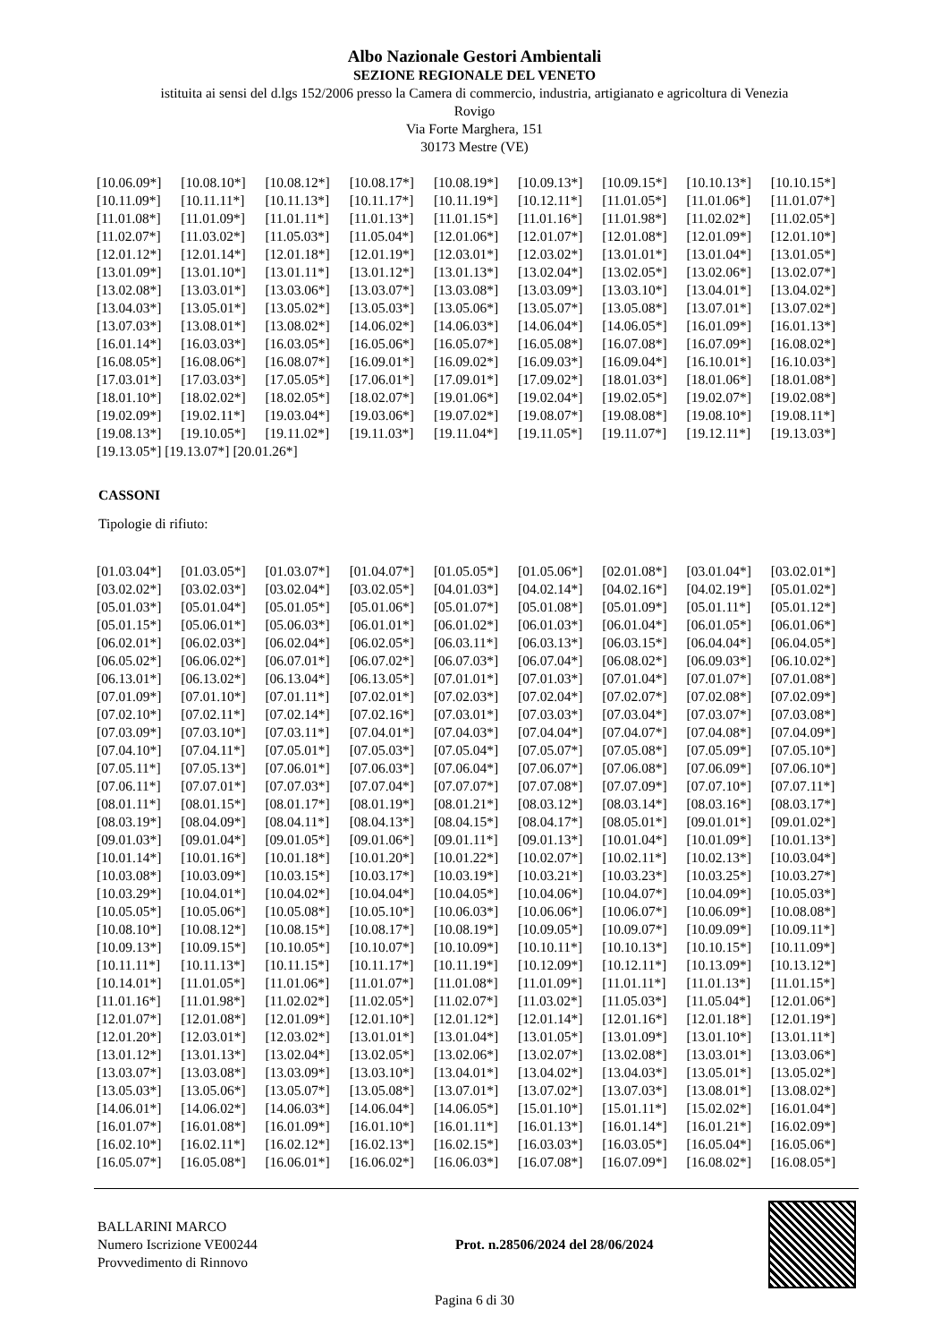Albo Nazionale Gestori Ambientali
SEZIONE REGIONALE DEL VENETO
istituita ai sensi del d.lgs 152/2006 presso la Camera di commercio, industria, artigianato e agricoltura di Venezia
Rovigo
Via Forte Marghera, 151
30173 Mestre (VE)
| [10.06.09*] | [10.08.10*] | [10.08.12*] | [10.08.17*] | [10.08.19*] | [10.09.13*] | [10.09.15*] | [10.10.13*] | [10.10.15*] |
| [10.11.09*] | [10.11.11*] | [10.11.13*] | [10.11.17*] | [10.11.19*] | [10.12.11*] | [11.01.05*] | [11.01.06*] | [11.01.07*] |
| [11.01.08*] | [11.01.09*] | [11.01.11*] | [11.01.13*] | [11.01.15*] | [11.01.16*] | [11.01.98*] | [11.02.02*] | [11.02.05*] |
| [11.02.07*] | [11.03.02*] | [11.05.03*] | [11.05.04*] | [12.01.06*] | [12.01.07*] | [12.01.08*] | [12.01.09*] | [12.01.10*] |
| [12.01.12*] | [12.01.14*] | [12.01.18*] | [12.01.19*] | [12.03.01*] | [12.03.02*] | [13.01.01*] | [13.01.04*] | [13.01.05*] |
| [13.01.09*] | [13.01.10*] | [13.01.11*] | [13.01.12*] | [13.01.13*] | [13.02.04*] | [13.02.05*] | [13.02.06*] | [13.02.07*] |
| [13.02.08*] | [13.03.01*] | [13.03.06*] | [13.03.07*] | [13.03.08*] | [13.03.09*] | [13.03.10*] | [13.04.01*] | [13.04.02*] |
| [13.04.03*] | [13.05.01*] | [13.05.02*] | [13.05.03*] | [13.05.06*] | [13.05.07*] | [13.05.08*] | [13.07.01*] | [13.07.02*] |
| [13.07.03*] | [13.08.01*] | [13.08.02*] | [14.06.02*] | [14.06.03*] | [14.06.04*] | [14.06.05*] | [16.01.09*] | [16.01.13*] |
| [16.01.14*] | [16.03.03*] | [16.03.05*] | [16.05.06*] | [16.05.07*] | [16.05.08*] | [16.07.08*] | [16.07.09*] | [16.08.02*] |
| [16.08.05*] | [16.08.06*] | [16.08.07*] | [16.09.01*] | [16.09.02*] | [16.09.03*] | [16.09.04*] | [16.10.01*] | [16.10.03*] |
| [17.03.01*] | [17.03.03*] | [17.05.05*] | [17.06.01*] | [17.09.01*] | [17.09.02*] | [18.01.03*] | [18.01.06*] | [18.01.08*] |
| [18.01.10*] | [18.02.02*] | [18.02.05*] | [18.02.07*] | [19.01.06*] | [19.02.04*] | [19.02.05*] | [19.02.07*] | [19.02.08*] |
| [19.02.09*] | [19.02.11*] | [19.03.04*] | [19.03.06*] | [19.07.02*] | [19.08.07*] | [19.08.08*] | [19.08.10*] | [19.08.11*] |
| [19.08.13*] | [19.10.05*] | [19.11.02*] | [19.11.03*] | [19.11.04*] | [19.11.05*] | [19.11.07*] | [19.12.11*] | [19.13.03*] |
[19.13.05*] [19.13.07*] [20.01.26*]
CASSONI
Tipologie di rifiuto:
| [01.03.04*] | [01.03.05*] | [01.03.07*] | [01.04.07*] | [01.05.05*] | [01.05.06*] | [02.01.08*] | [03.01.04*] | [03.02.01*] |
| [03.02.02*] | [03.02.03*] | [03.02.04*] | [03.02.05*] | [04.01.03*] | [04.02.14*] | [04.02.16*] | [04.02.19*] | [05.01.02*] |
| [05.01.03*] | [05.01.04*] | [05.01.05*] | [05.01.06*] | [05.01.07*] | [05.01.08*] | [05.01.09*] | [05.01.11*] | [05.01.12*] |
| [05.01.15*] | [05.06.01*] | [05.06.03*] | [06.01.01*] | [06.01.02*] | [06.01.03*] | [06.01.04*] | [06.01.05*] | [06.01.06*] |
| [06.02.01*] | [06.02.03*] | [06.02.04*] | [06.02.05*] | [06.03.11*] | [06.03.13*] | [06.03.15*] | [06.04.04*] | [06.04.05*] |
| [06.05.02*] | [06.06.02*] | [06.07.01*] | [06.07.02*] | [06.07.03*] | [06.07.04*] | [06.08.02*] | [06.09.03*] | [06.10.02*] |
| [06.13.01*] | [06.13.02*] | [06.13.04*] | [06.13.05*] | [07.01.01*] | [07.01.03*] | [07.01.04*] | [07.01.07*] | [07.01.08*] |
| [07.01.09*] | [07.01.10*] | [07.01.11*] | [07.02.01*] | [07.02.03*] | [07.02.04*] | [07.02.07*] | [07.02.08*] | [07.02.09*] |
| [07.02.10*] | [07.02.11*] | [07.02.14*] | [07.02.16*] | [07.03.01*] | [07.03.03*] | [07.03.04*] | [07.03.07*] | [07.03.08*] |
| [07.03.09*] | [07.03.10*] | [07.03.11*] | [07.04.01*] | [07.04.03*] | [07.04.04*] | [07.04.07*] | [07.04.08*] | [07.04.09*] |
| [07.04.10*] | [07.04.11*] | [07.05.01*] | [07.05.03*] | [07.05.04*] | [07.05.07*] | [07.05.08*] | [07.05.09*] | [07.05.10*] |
| [07.05.11*] | [07.05.13*] | [07.06.01*] | [07.06.03*] | [07.06.04*] | [07.06.07*] | [07.06.08*] | [07.06.09*] | [07.06.10*] |
| [07.06.11*] | [07.07.01*] | [07.07.03*] | [07.07.04*] | [07.07.07*] | [07.07.08*] | [07.07.09*] | [07.07.10*] | [07.07.11*] |
| [08.01.11*] | [08.01.15*] | [08.01.17*] | [08.01.19*] | [08.01.21*] | [08.03.12*] | [08.03.14*] | [08.03.16*] | [08.03.17*] |
| [08.03.19*] | [08.04.09*] | [08.04.11*] | [08.04.13*] | [08.04.15*] | [08.04.17*] | [08.05.01*] | [09.01.01*] | [09.01.02*] |
| [09.01.03*] | [09.01.04*] | [09.01.05*] | [09.01.06*] | [09.01.11*] | [09.01.13*] | [10.01.04*] | [10.01.09*] | [10.01.13*] |
| [10.01.14*] | [10.01.16*] | [10.01.18*] | [10.01.20*] | [10.01.22*] | [10.02.07*] | [10.02.11*] | [10.02.13*] | [10.03.04*] |
| [10.03.08*] | [10.03.09*] | [10.03.15*] | [10.03.17*] | [10.03.19*] | [10.03.21*] | [10.03.23*] | [10.03.25*] | [10.03.27*] |
| [10.03.29*] | [10.04.01*] | [10.04.02*] | [10.04.04*] | [10.04.05*] | [10.04.06*] | [10.04.07*] | [10.04.09*] | [10.05.03*] |
| [10.05.05*] | [10.05.06*] | [10.05.08*] | [10.05.10*] | [10.06.03*] | [10.06.06*] | [10.06.07*] | [10.06.09*] | [10.08.08*] |
| [10.08.10*] | [10.08.12*] | [10.08.15*] | [10.08.17*] | [10.08.19*] | [10.09.05*] | [10.09.07*] | [10.09.09*] | [10.09.11*] |
| [10.09.13*] | [10.09.15*] | [10.10.05*] | [10.10.07*] | [10.10.09*] | [10.10.11*] | [10.10.13*] | [10.10.15*] | [10.11.09*] |
| [10.11.11*] | [10.11.13*] | [10.11.15*] | [10.11.17*] | [10.11.19*] | [10.12.09*] | [10.12.11*] | [10.13.09*] | [10.13.12*] |
| [10.14.01*] | [11.01.05*] | [11.01.06*] | [11.01.07*] | [11.01.08*] | [11.01.09*] | [11.01.11*] | [11.01.13*] | [11.01.15*] |
| [11.01.16*] | [11.01.98*] | [11.02.02*] | [11.02.05*] | [11.02.07*] | [11.03.02*] | [11.05.03*] | [11.05.04*] | [12.01.06*] |
| [12.01.07*] | [12.01.08*] | [12.01.09*] | [12.01.10*] | [12.01.12*] | [12.01.14*] | [12.01.16*] | [12.01.18*] | [12.01.19*] |
| [12.01.20*] | [12.03.01*] | [12.03.02*] | [13.01.01*] | [13.01.04*] | [13.01.05*] | [13.01.09*] | [13.01.10*] | [13.01.11*] |
| [13.01.12*] | [13.01.13*] | [13.02.04*] | [13.02.05*] | [13.02.06*] | [13.02.07*] | [13.02.08*] | [13.03.01*] | [13.03.06*] |
| [13.03.07*] | [13.03.08*] | [13.03.09*] | [13.03.10*] | [13.04.01*] | [13.04.02*] | [13.04.03*] | [13.05.01*] | [13.05.02*] |
| [13.05.03*] | [13.05.06*] | [13.05.07*] | [13.05.08*] | [13.07.01*] | [13.07.02*] | [13.07.03*] | [13.08.01*] | [13.08.02*] |
| [14.06.01*] | [14.06.02*] | [14.06.03*] | [14.06.04*] | [14.06.05*] | [15.01.10*] | [15.01.11*] | [15.02.02*] | [16.01.04*] |
| [16.01.07*] | [16.01.08*] | [16.01.09*] | [16.01.10*] | [16.01.11*] | [16.01.13*] | [16.01.14*] | [16.01.21*] | [16.02.09*] |
| [16.02.10*] | [16.02.11*] | [16.02.12*] | [16.02.13*] | [16.02.15*] | [16.03.03*] | [16.03.05*] | [16.05.04*] | [16.05.06*] |
| [16.05.07*] | [16.05.08*] | [16.06.01*] | [16.06.02*] | [16.06.03*] | [16.07.08*] | [16.07.09*] | [16.08.02*] | [16.08.05*] |
BALLARINI MARCO
Numero Iscrizione VE00244
Provvedimento di Rinnovo
Prot. n.28506/2024 del 28/06/2024
Pagina 6 di 30